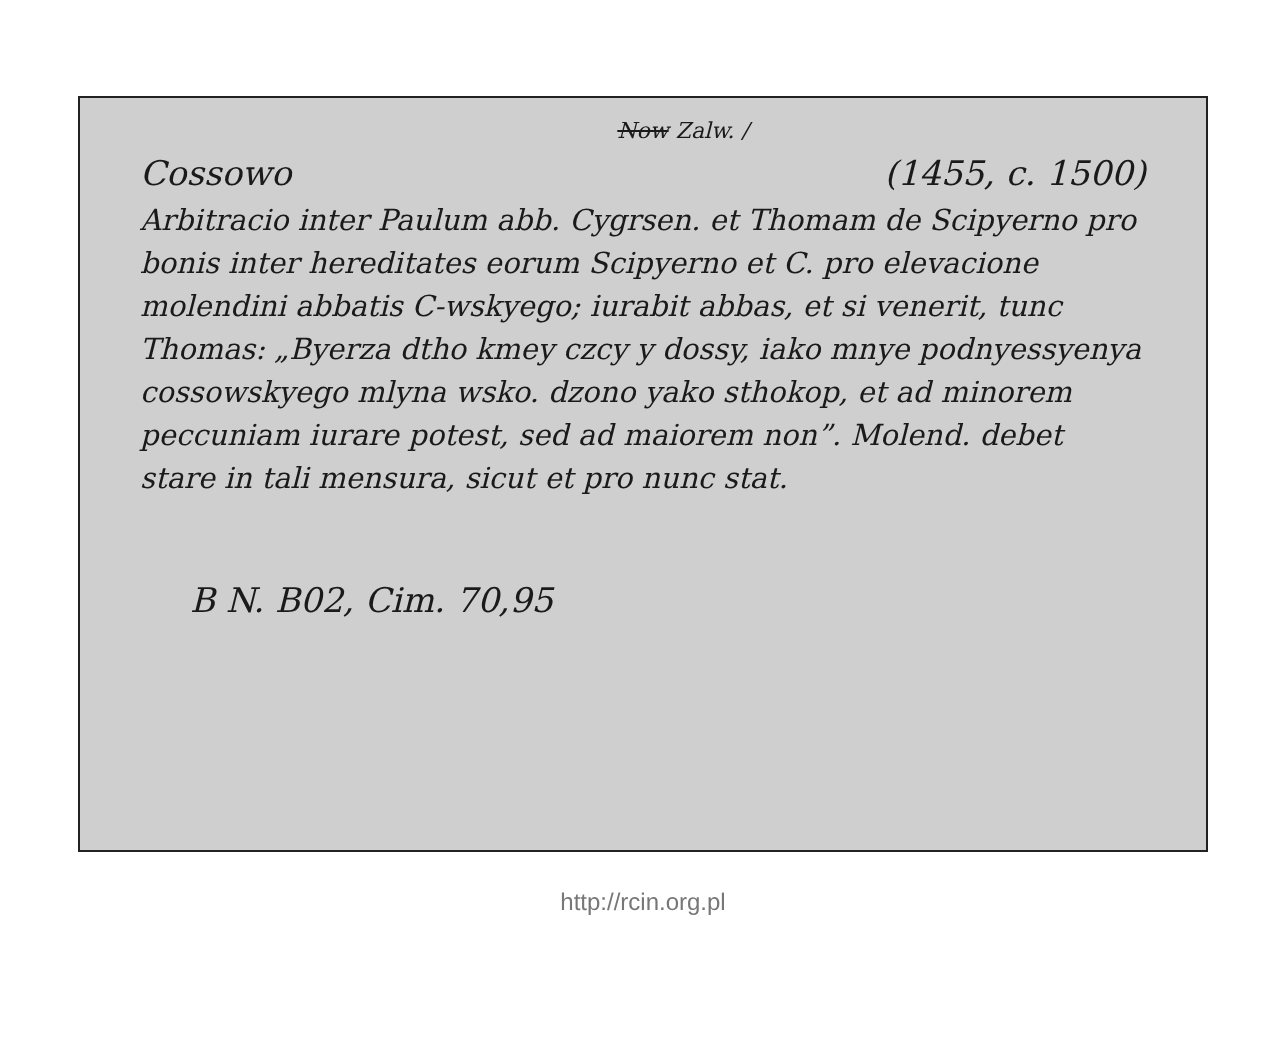Now Zalw. /
Cossowo (1455, c. 1500)
Arbitracio inter Paulum abb. Cygrsen. et Thomam de Scipyerno pro bonis inter hereditates eorum Scipyerno et C. pro elevacione molendini abbatis C-wskyego; iurabit abbas, et si venerit, tunc Thomas: „Byerza dtho kmey czcy y dossy, iako mnye podnyessyenya cossowskyego mlyna wsko. dzono yako sthokop, et ad minorem peccuniam iurare potest, sed ad maiorem non”. Molend. debet stare in tali mensura, sicut et pro nunc stat.
B N. B02, Cim. 70,95
http://rcin.org.pl